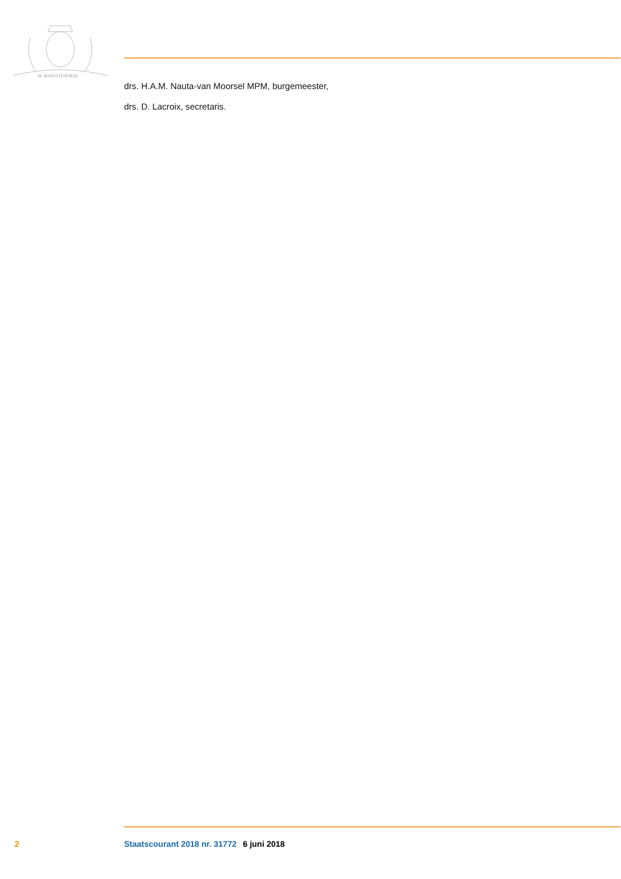JE MAINTIENDRAI
drs. H.A.M. Nauta-van Moorsel MPM, burgemeester,
drs. D. Lacroix, secretaris.
2 Staatscourant 2018 nr. 31772 6 juni 2018